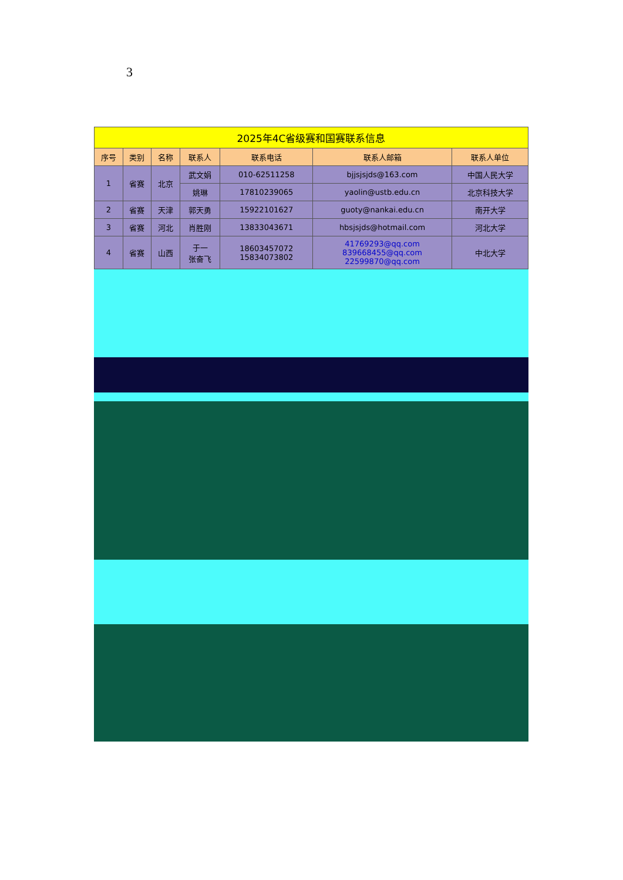3
| 2025年4C省级赛和国赛联系信息 | | | | | | |
| --- | --- | --- | --- | --- | --- | --- |
| 序号 | 类别 | 名称 | 联系人 | 联系电话 | 联系人邮箱 | 联系人单位 |
| 1 | 省赛 | 北京 | 武文娟 | 010-62511258 | bjjsjsjds@163.com | 中国人民大学 |
| | | | 姚琳 | 17810239065 | yaolin@ustb.edu.cn | 北京科技大学 |
| 2 | 省赛 | 天津 | 郭天勇 | 15922101627 | guoty@nankai.edu.cn | 南开大学 |
| 3 | 省赛 | 河北 | 肖胜刚 | 13833043671 | hbsjsjds@hotmail.com | 河北大学 |
| 4 | 省赛 | 山西 | 于一 张奋飞 | 18603457072 15834073802 | 41769293@qq.com 839668455@qq.com 22599870@qq.com | 中北大学 |